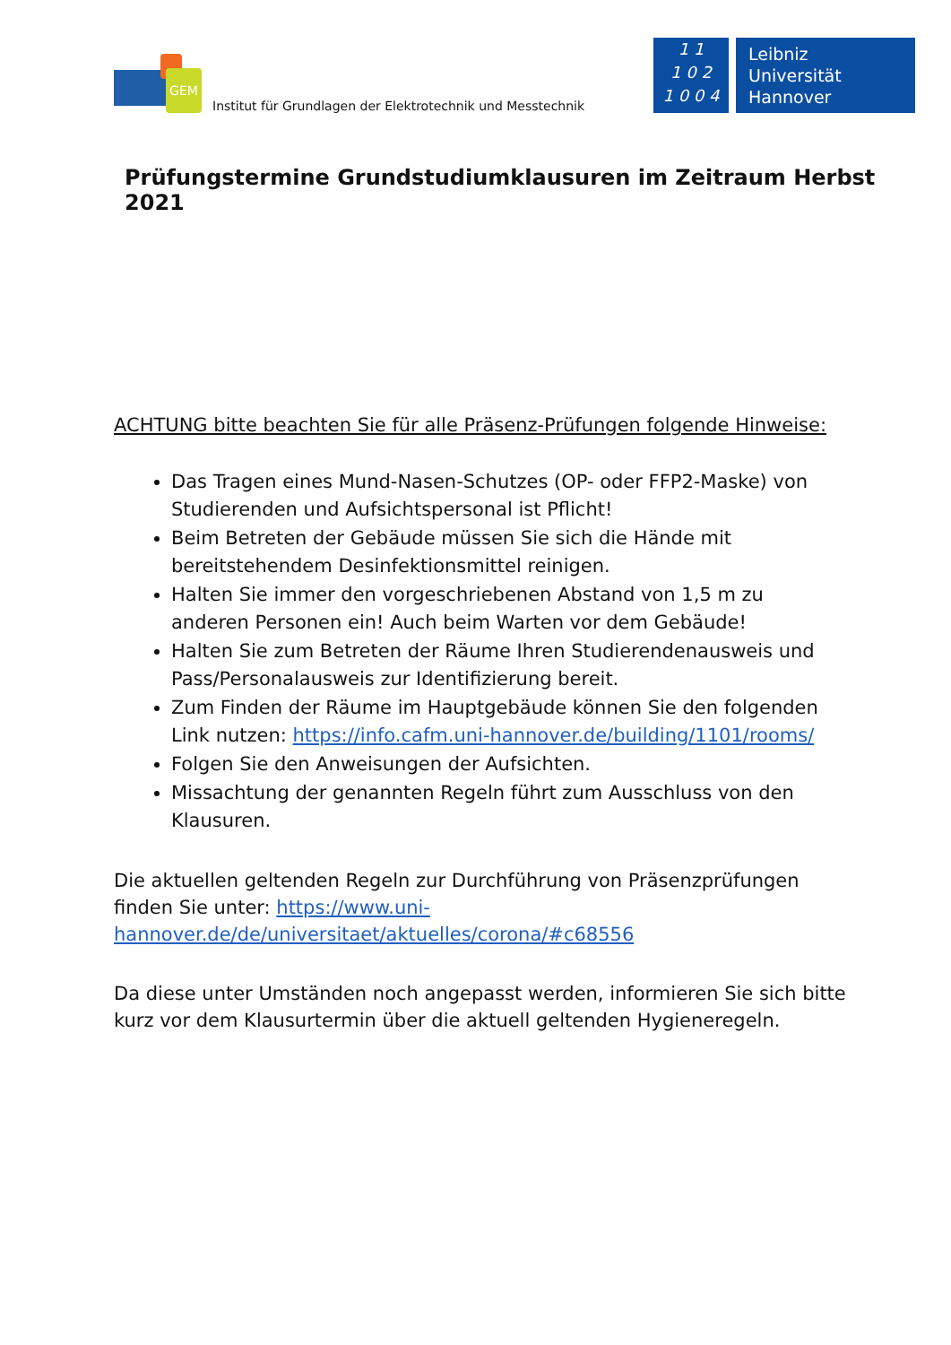GEM
Institut für Grundlagen der Elektrotechnik und Messtechnik
1 1
1 0 2
1 0 0 4
Leibniz
Universität
Hannover
Prüfungstermine Grundstudiumklausuren im Zeitraum Herbst 2021
ACHTUNG bitte beachten Sie für alle Präsenz-Prüfungen folgende Hinweise:
Das Tragen eines Mund-Nasen-Schutzes (OP- oder FFP2-Maske) von Studierenden und Aufsichtspersonal ist Pflicht!
Beim Betreten der Gebäude müssen Sie sich die Hände mit bereitstehen­dem Desinfektionsmittel reinigen.
Halten Sie immer den vorgeschriebenen Abstand von 1,5 m zu anderen Personen ein! Auch beim Warten vor dem Gebäude!
Halten Sie zum Betreten der Räume Ihren Studierendenausweis und Pass/Personalausweis zur Identifizierung bereit.
Zum Finden der Räume im Hauptgebäude können Sie den folgenden Link nutzen: https://info.cafm.uni-hannover.de/building/1101/rooms/
Folgen Sie den Anweisungen der Aufsichten.
Missachtung der genannten Regeln führt zum Ausschluss von den Klau­suren.
Die aktuellen geltenden Regeln zur Durchführung von Präsenzprüfungen finden Sie unter: https://www.uni-hannover.de/de/universitaet/aktuelles/corona/#c68556
Da diese unter Umständen noch angepasst werden, informieren Sie sich bitte kurz vor dem Klausurtermin über die aktuell geltenden Hygieneregeln.